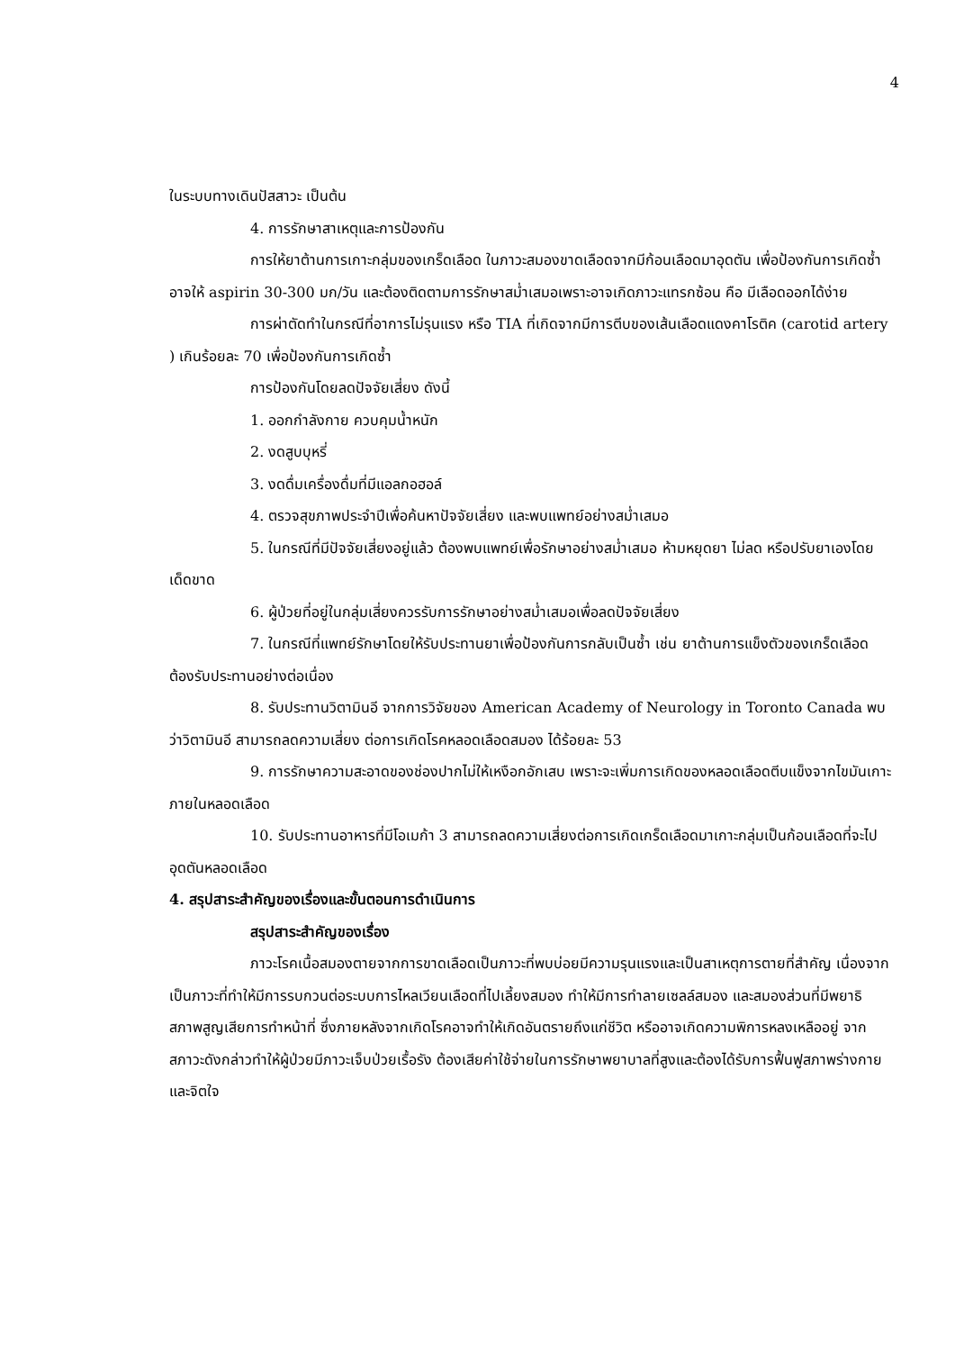4
ในระบบทางเดินปัสสาวะ เป็นต้น
4. การรักษาสาเหตุและการป้องกัน
การให้ยาต้านการเกาะกลุ่มของเกร็ดเลือด ในภาวะสมองขาดเลือดจากมีก้อนเลือดมาอุดตัน เพื่อป้องกันการเกิดซ้ำ อาจให้ aspirin 30-300 มก/วัน และต้องติดตามการรักษาสม่ำเสมอเพราะอาจเกิดภาวะแทรกซ้อน คือ มีเลือดออกได้ง่าย
การผ่าตัดทำในกรณีที่อาการไม่รุนแรง หรือ TIA ที่เกิดจากมีการตีบของเส้นเลือดแดงคาโรติค (carotid artery ) เกินร้อยละ 70 เพื่อป้องกันการเกิดซ้ำ
การป้องกันโดยลดปัจจัยเสี่ยง ดังนี้
1. ออกกำลังกาย ควบคุมน้ำหนัก
2. งดสูบบุหรี่
3. งดดื่มเครื่องดื่มที่มีแอลกอฮอล์
4. ตรวจสุขภาพประจำปีเพื่อค้นหาปัจจัยเสี่ยง และพบแพทย์อย่างสม่ำเสมอ
5. ในกรณีที่มีปัจจัยเสี่ยงอยู่แล้ว ต้องพบแพทย์เพื่อรักษาอย่างสม่ำเสมอ ห้ามหยุดยา ไม่ลด หรือปรับยาเองโดยเด็ดขาด
6. ผู้ป่วยที่อยู่ในกลุ่มเสี่ยงควรรับการรักษาอย่างสม่ำเสมอเพื่อลดปัจจัยเสี่ยง
7. ในกรณีที่แพทย์รักษาโดยให้รับประทานยาเพื่อป้องกันการกลับเป็นซ้ำ เช่น ยาต้านการแข็งตัวของเกร็ดเลือด ต้องรับประทานอย่างต่อเนื่อง
8. รับประทานวิตามินอี จากการวิจัยของ American Academy of Neurology in Toronto Canada พบว่าวิตามินอี สามารถลดความเสี่ยง ต่อการเกิดโรคหลอดเลือดสมอง ได้ร้อยละ 53
9. การรักษาความสะอาดของช่องปากไม่ให้เหงือกอักเสบ เพราะจะเพิ่มการเกิดของหลอดเลือดตีบแข็งจากไขมันเกาะภายในหลอดเลือด
10. รับประทานอาหารที่มีโอเมก้า 3 สามารถลดความเสี่ยงต่อการเกิดเกร็ดเลือดมาเกาะกลุ่มเป็นก้อนเลือดที่จะไปอุดตันหลอดเลือด
4. สรุปสาระสำคัญของเรื่องและขั้นตอนการดำเนินการ
สรุปสาระสำคัญของเรื่อง
ภาวะโรคเนื้อสมองตายจากการขาดเลือดเป็นภาวะที่พบบ่อยมีความรุนแรงและเป็นสาเหตุการตายที่สำคัญ เนื่องจากเป็นภาวะที่ทำให้มีการรบกวนต่อระบบการไหลเวียนเลือดที่ไปเลี้ยงสมอง ทำให้มีการทำลายเซลล์สมอง และสมองส่วนที่มีพยาธิสภาพสูญเสียการทำหน้าที่ ซึ่งภายหลังจากเกิดโรคอาจทำให้เกิดอันตรายถึงแก่ชีวิต หรืออาจเกิดความพิการหลงเหลืออยู่ จากสภาวะดังกล่าวทำให้ผู้ป่วยมีภาวะเจ็บป่วยเรื้อรัง ต้องเสียค่าใช้จ่ายในการรักษาพยาบาลที่สูงและต้องได้รับการฟื้นฟูสภาพร่างกายและจิตใจ